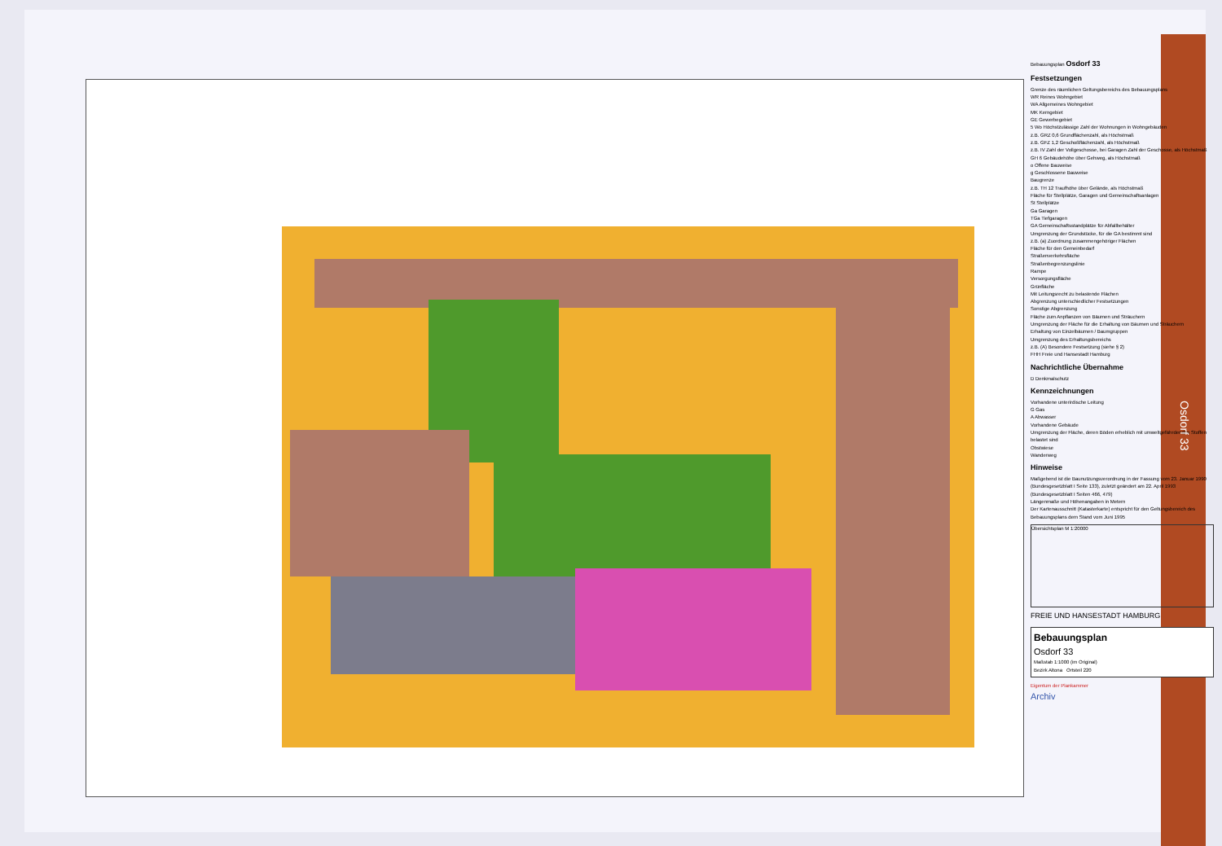Bebauungsplan Osdorf 33
Festsetzungen
Grenze des räumlichen Geltungsbereichs des Bebauungsplans
WR Reines Wohngebiet
WA Allgemeines Wohngebiet
MK Kerngebiet
GE Gewerbegebiet
5 Wo Höchstzulässige Zahl der Wohnungen in Wohngebäuden
z.B. GRZ 0,6 Grundflächenzahl, als Höchstmaß
z.B. GFZ 1,2 Geschoßflächenzahl, als Höchstmaß
z.B. IV Zahl der Vollgeschosse, bei Garagen Zahl der Geschosse, als Höchstmaß
GH 6 Gebäudehöhe über Gehweg, als Höchstmaß
o Offene Bauweise
g Geschlossene Bauweise
Baugrenze
z.B. TH 12 Traufhöhe über Gelände, als Höchstmaß
Fläche für Stellplätze, Garagen und Gemeinschaftsanlagen
St Stellplätze
Ga Garagen
TGa Tiefgaragen
GA Gemeinschaftsstandplätze für Abfallbehälter
Umgrenzung der Grundstücke, für die GA bestimmt sind
z.B. (a) Zuordnung zusammengehöriger Flächen
Fläche für den Gemeinbedarf
Straßenverkehrsfläche
Straßenbegrenzungslinie
Rampe
Versorgungsfläche
Grünfläche
Mit Leitungsrecht zu belastende Flächen
Abgrenzung unterschiedlicher Festsetzungen
Sonstige Abgrenzung
Fläche zum Anpflanzen von Bäumen und Sträuchern
Umgrenzung der Fläche für die Erhaltung von Bäumen und Sträuchern
Erhaltung von Einzelbäumen / Baumgruppen
Umgrenzung des Erhaltungsbereichs
z.B. (A) Besondere Festsetzung (siehe § 2)
FHH Freie und Hansestadt Hamburg
Nachrichtliche Übernahme
D Denkmalschutz
Kennzeichnungen
Vorhandene unterirdische Leitung
G Gas
A Abwasser
Vorhandene Gebäude
Umgrenzung der Fläche, deren Böden erheblich mit umweltgefährdenden Stoffen belastet sind
Obstwiese
Wanderweg
Hinweise
Maßgebend ist die Baunutzungsverordnung in der Fassung vom 23. Januar 1990 (Bundesgesetzblatt I Seite 133), zuletzt geändert am 22. April 1993 (Bundesgesetzblatt I Seiten 466, 479)
Längenmaße und Höhenangaben in Metern
Der Kartenausschnitt (Katasterkarte) entspricht für den Geltungsbereich des Bebauungsplans dem Stand vom Juni 1995
Übersichtsplan M 1:20000
FREIE UND HANSESTADT HAMBURG
Bebauungsplan
Osdorf 33
Maßstab 1:1000 (im Original)
Bezirk Altona Ortsteil 220
Eigentum der Plankammer
Archiv
Osdorf 33